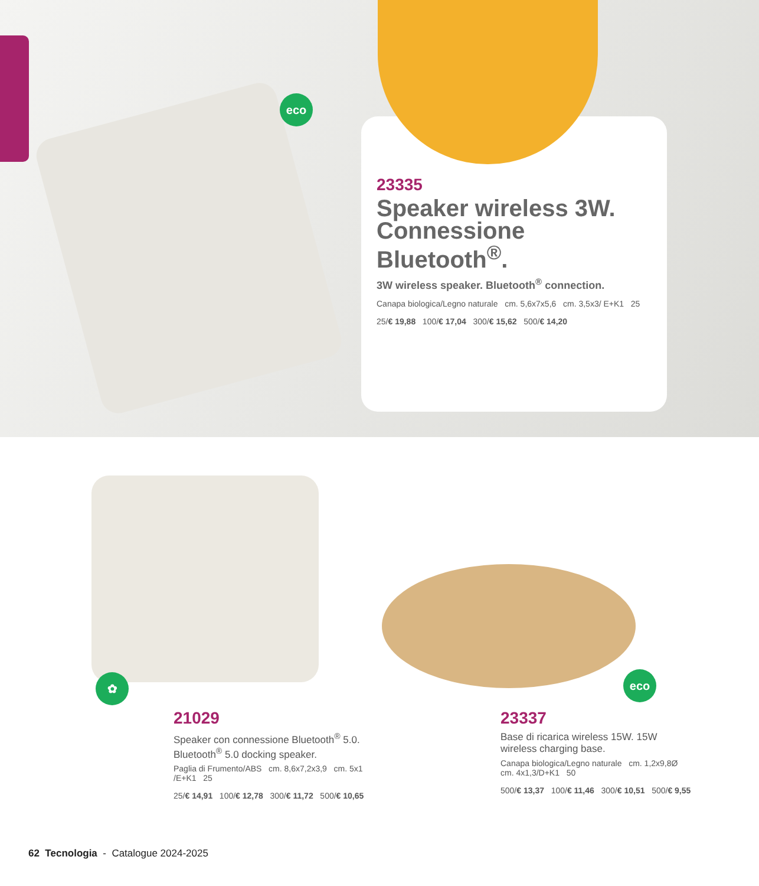eco
23335
Speaker wireless 3W. Connessione Bluetooth<sup>®</sup>.
3W wireless speaker. Bluetooth<sup>®</sup> connection.
Canapa biologica/Legno naturale cm. 5,6x7x5,6 cm. 3,5x3/ E+K1 25
25/€ 19,88 100/€ 17,04 300/€ 15,62 500/€ 14,20
✿ eco
21029
Speaker con connessione Bluetooth<sup>®</sup> 5.0. Bluetooth<sup>®</sup> 5.0 docking speaker.
Paglia di Frumento/ABS cm. 8,6x7,2x3,9 cm. 5x1 /E+K1 25
25/€ 14,91 100/€ 12,78 300/€ 11,72 500/€ 10,65
23337
Base di ricarica wireless 15W. 15W wireless charging base.
Canapa biologica/Legno naturale cm. 1,2x9,8Ø cm. 4x1,3/D+K1 50
500/€ 13,37 100/€ 11,46 300/€ 10,51 500/€ 9,55
62 Tecnologia - Catalogue 2024-2025